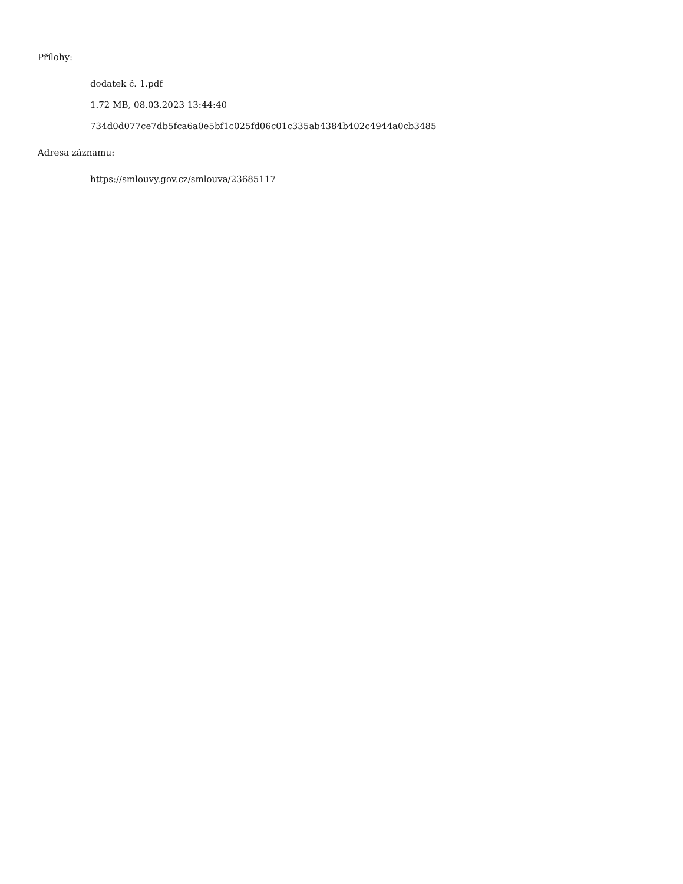Přílohy:
dodatek č. 1.pdf
1.72 MB, 08.03.2023 13:44:40
734d0d077ce7db5fca6a0e5bf1c025fd06c01c335ab4384b402c4944a0cb3485
Adresa záznamu:
https://smlouvy.gov.cz/smlouva/23685117